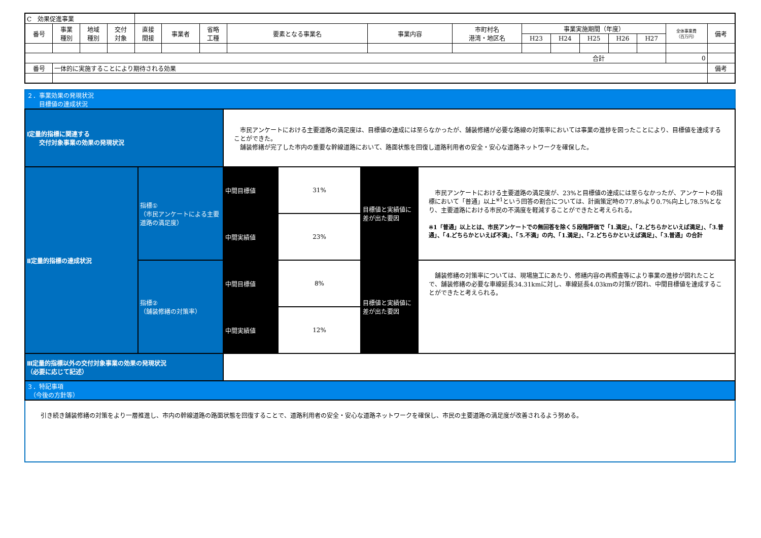| C 効果促進事業 | | | | | | | | | | | | | | | | |
| 番号 | 事業 種別 | 地域 種別 | 交付 対象 | 直接 間接 | 事業者 | 省略 工種 | 要素となる事業名 | 事業内容 | 市町村名 港湾・地区名 | 事業実施期間（年度） | | | | | 全体事業費 （百万円） | 備考 |
| | | | | | | | | | | H23 | H24 | H25 | H26 | H27 | | |
| 合計 | | | | | | | | | | | | | | | 0 | |
| 番号 | 一体的に実施することにより期待される効果 | | | | | | | | | | | | | | | 備考 |
| ２．事業効果の発現状況 目標値の達成状況 | | | | | |
| Ⅰ定量的指標に関連する 交付対象事業の効果の発現状況 | | 市民アンケートにおける主要道路の満足度は、目標値の達成には至らなかったが、舗装修繕が必要な路線の対策率においては事業の進捗を図ったことにより、目標値を達成することができた。 舗装修繕が完了した市内の重要な幹線道路において、路面状態を回復し道路利用者の安全・安心な道路ネットワークを確保した。 | | | |
| Ⅱ定量的指標の達成状況 | 指標① （市民アンケートによる主要道路の満足度） | 中間目標値 | 31% | 目標値と実績値に差が出た要因 | 市民アンケートにおける主要道路の満足度が、23%と目標値の達成には至らなかったが、アンケートの指標において「普通」以上<sup>※1</sup>という回答の割合については、計画策定時の77.8%より0.7%向上し78.5%となり、主要道路における市民の不満度を軽減することができたと考えられる。 ※1「普通」以上とは、市民アンケートでの無回答を除く５段階評価で「1.満足」、「2.どちらかといえば満足」、「3.普通」、「4.どちらかといえば不満」、「5.不満」の内、「1.満足」、「2.どちらかといえば満足」、「3.普通」の合計 |
| | | 中間実績値 | 23% | | |
| | 指標② （舗装修繕の対策率） | 中間目標値 | 8% | 目標値と実績値に差が出た要因 | 舗装修繕の対策率については、現場施工にあたり、修繕内容の再照査等により事業の進捗が図れたことで、舗装修繕の必要な車線延長34.31kmに対し、車線延長4.03kmの対策が図れ、中間目標値を達成することができたと考えられる。 |
| | | 中間実績値 | 12% | | |
| Ⅲ定量的指標以外の交付対象事業の効果の発現状況 （必要に応じて記述） | | | | | |
| ３．特記事項 （今後の方針等） | | | | | |
| 引き続き舗装修繕の対策をより一層推進し、市内の幹線道路の路面状態を回復することで、道路利用者の安全・安心な道路ネットワークを確保し、市民の主要道路の満足度が改善されるよう努める。 | | | | | |